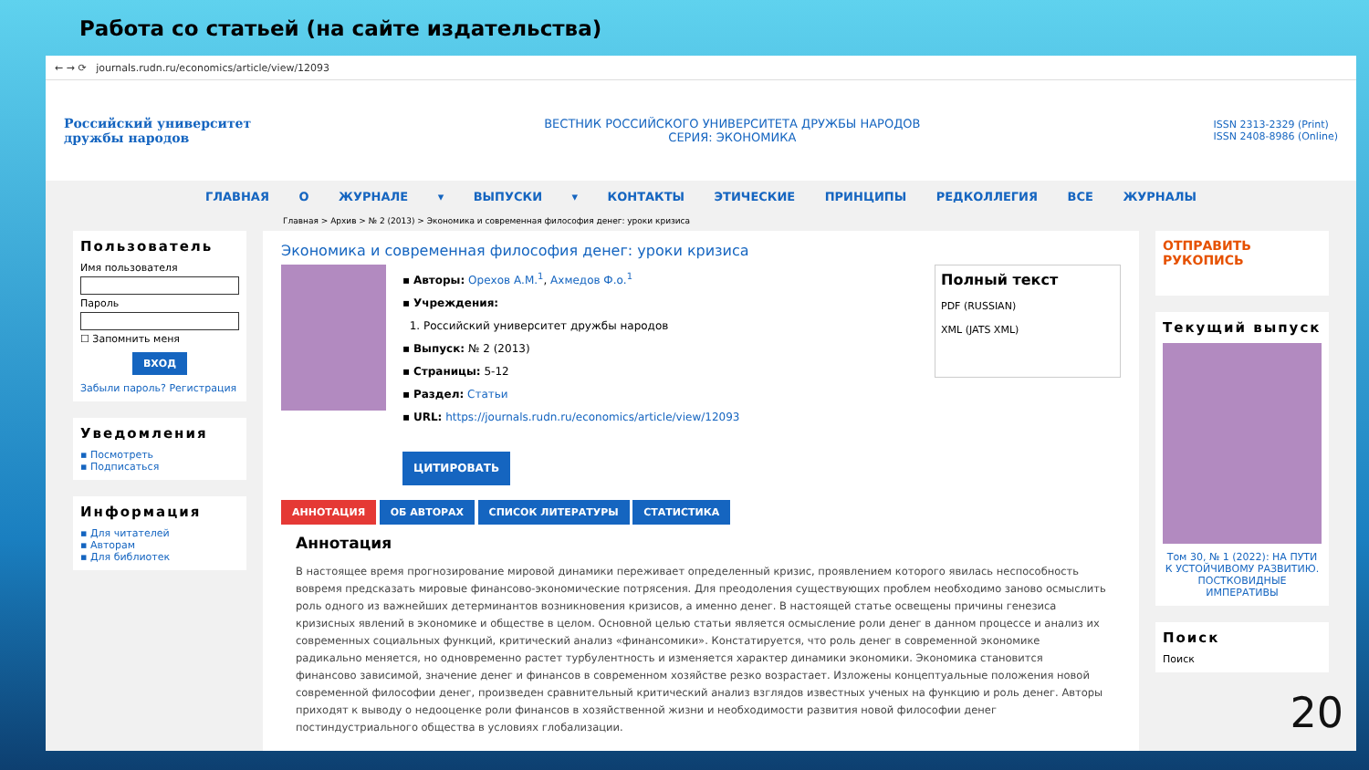Работа со статьей (на сайте издательства)
← → ⟳ journals.rudn.ru/economics/article/view/12093
Российский университет
дружбы народов
ВЕСТНИК РОССИЙСКОГО УНИВЕРСИТЕТА ДРУЖБЫ НАРОДОВ
СЕРИЯ: ЭКОНОМИКА
ISSN 2313-2329 (Print)
ISSN 2408-8986 (Online)
ГЛАВНАЯ О ЖУРНАЛЕ ▾ ВЫПУСКИ ▾ КОНТАКТЫ ЭТИЧЕСКИЕ ПРИНЦИПЫ РЕДКОЛЛЕГИЯ ВСЕ ЖУРНАЛЫ
Главная > Архив > № 2 (2013) > Экономика и современная философия денег: уроки кризиса
Пользователь
Имя пользователя
Пароль
☐ Запомнить меня
ВХОД
Забыли пароль? Регистрация
Уведомления
▪ Посмотреть
▪ Подписаться
Информация
▪ Для читателей
▪ Авторам
▪ Для библиотек
Экономика и современная философия денег: уроки кризиса
▪ Авторы: Орехов А.М.<sup>1</sup>, Ахмедов Ф.о.<sup>1</sup>
▪ Учреждения:
1. Российский университет дружбы народов
▪ Выпуск: № 2 (2013)
▪ Страницы: 5-12
▪ Раздел: Статьи
▪ URL: https://journals.rudn.ru/economics/article/view/12093
ЦИТИРОВАТЬ
Полный текст
PDF (RUSSIAN)
XML (JATS XML)
АННОТАЦИЯ ОБ АВТОРАХ СПИСОК ЛИТЕРАТУРЫ СТАТИСТИКА
Аннотация
В настоящее время прогнозирование мировой динамики переживает определенный кризис, проявлением которого явилась неспособность вовремя предсказать мировые финансово-экономические потрясения. Для преодоления существующих проблем необходимо заново осмыслить роль одного из важнейших детерминантов возникновения кризисов, а именно денег. В настоящей статье освещены причины генезиса кризисных явлений в экономике и обществе в целом. Основной целью статьи является осмысление роли денег в данном процессе и анализ их современных социальных функций, критический анализ «финансомики». Констатируется, что роль денег в современной экономике радикально меняется, но одновременно растет турбулентность и изменяется характер динамики экономики. Экономика становится финансово зависимой, значение денег и финансов в современном хозяйстве резко возрастает. Изложены концептуальные положения новой современной философии денег, произведен сравнительный критический анализ взглядов известных ученых на функцию и роль денег. Авторы приходят к выводу о недооценке роли финансов в хозяйственной жизни и необходимости развития новой философии денег постиндустриального общества в условиях глобализации.
ОТПРАВИТЬ
РУКОПИСЬ
Текущий выпуск
Том 30, № 1 (2022): НА ПУТИ К УСТОЙЧИВОМУ РАЗВИТИЮ. ПОСТКОВИДНЫЕ ИМПЕРАТИВЫ
Поиск
Поиск
20